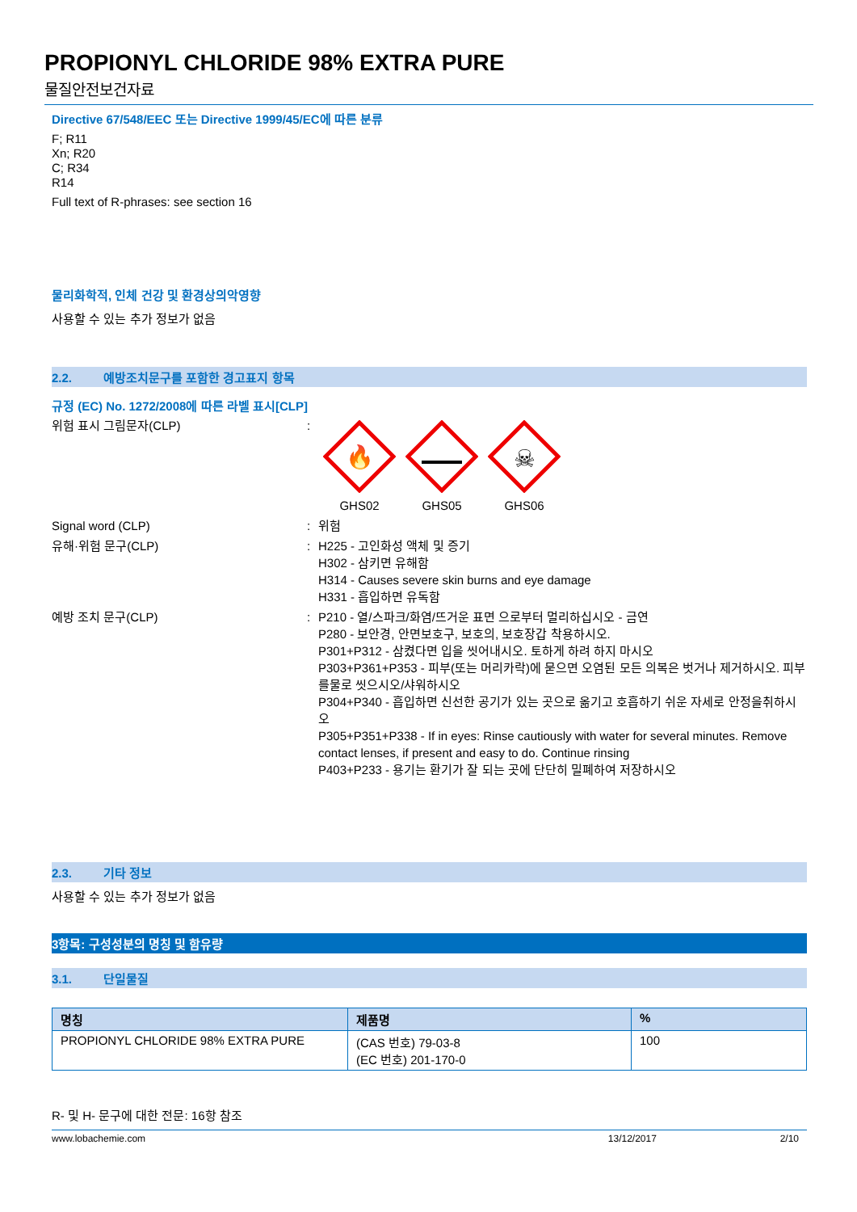PROPIONYL CHLORIDE 98% EXTRA PURE
물질안전보건자료
Directive 67/548/EEC 또는 Directive 1999/45/EC에 따른 분류
F; R11
Xn; R20
C; R34
R14
Full text of R-phrases: see section 16
물리화학적, 인체 건강 및 환경상의악영향
사용할 수 있는 추가 정보가 없음
2.2. 예방조치문구를 포함한 경고표지 항목
규정 (EC) No. 1272/2008에 따른 라벨 표시[CLP]
위험 표시 그림문자(CLP) :
🔥
GHS02
GHS05
☠
GHS06
Signal word (CLP) : 위험
유해·위험 문구(CLP) : H225 - 고인화성 액체 및 증기
H302 - 삼키면 유해함
H314 - Causes severe skin burns and eye damage
H331 - 흡입하면 유독함
예방 조치 문구(CLP) : P210 - 열/스파크/화염/뜨거운 표면 으로부터 멀리하십시오 - 금연
P280 - 보안경, 안면보호구, 보호의, 보호장갑 착용하시오.
P301+P312 - 삼켰다면 입을 씻어내시오. 토하게 하려 하지 마시오
P303+P361+P353 - 피부(또는 머리카락)에 묻으면 오염된 모든 의복은 벗거나 제거하시오. 피부를물로 씻으시오/샤워하시오
P304+P340 - 흡입하면 신선한 공기가 있는 곳으로 옮기고 호흡하기 쉬운 자세로 안정을취하시오
P305+P351+P338 - If in eyes: Rinse cautiously with water for several minutes. Remove contact lenses, if present and easy to do. Continue rinsing
P403+P233 - 용기는 환기가 잘 되는 곳에 단단히 밀폐하여 저장하시오
2.3. 기타 정보
사용할 수 있는 추가 정보가 없음
3항목: 구성성분의 명칭 및 함유량
3.1. 단일물질
| 명칭 | 제품명 | % |
| --- | --- | --- |
| PROPIONYL CHLORIDE 98% EXTRA PURE | (CAS 번호) 79-03-8 (EC 번호) 201-170-0 | 100 |
R- 및 H- 문구에 대한 전문: 16항 참조
www.lobachemie.com 13/12/2017 2/10